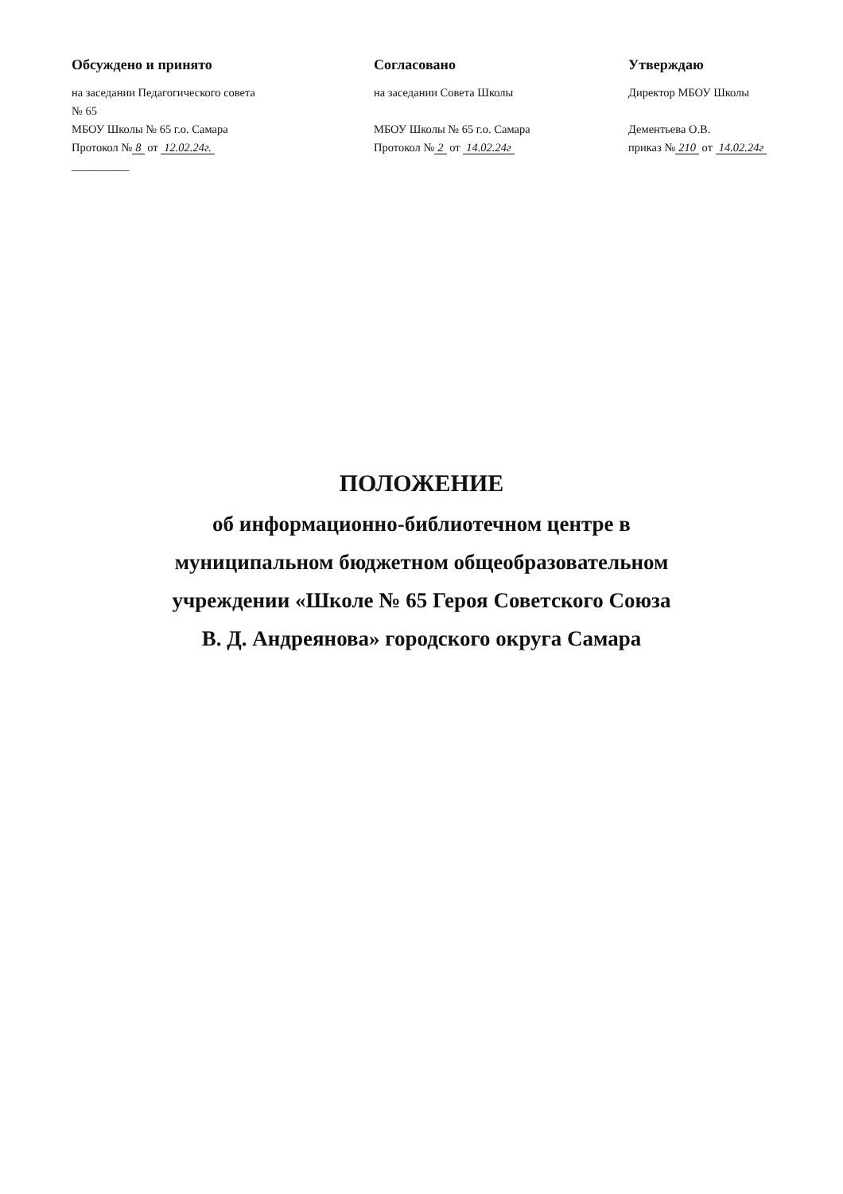Обсуждено и принято
на заседании Педагогического совета
№ 65
МБОУ Школы № 65 г.о. Самара
Протокол № 8 от 12.02.24г.
__________
Согласовано
на заседании Совета Школы
МБОУ Школы № 65 г.о. Самара
Протокол № 2 от 14.02.24г
Утверждаю
Директор МБОУ Школы
Дементьева О.В.
приказ № 210 от 14.02.24г
ПОЛОЖЕНИЕ
об информационно-библиотечном центре в
муниципальном бюджетном общеобразовательном
учреждении «Школе № 65 Героя Советского Союза
В. Д. Андреянова» городского округа Самара